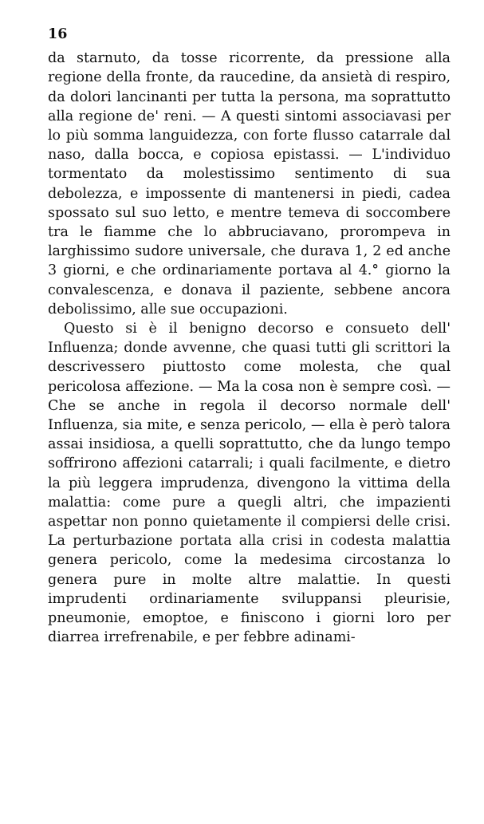16
da starnuto, da tosse ricorrente, da pressione alla regione della fronte, da raucedine, da ansietà di respiro, da dolori lancinanti per tutta la persona, ma soprattutto alla regione de' reni. — A questi sintomi associavasi per lo più somma languidezza, con forte flusso catarrale dal naso, dalla bocca, e copiosa epistassi. — L'individuo tormentato da molestissimo sentimento di sua debolezza, e impossente di mantenersi in piedi, cadea spossato sul suo letto, e mentre temeva di soccombere tra le fiamme che lo abbruciavano, prorompeva in larghissimo sudore universale, che durava 1, 2 ed anche 3 giorni, e che ordinariamente portava al 4.° giorno la convalescenza, e donava il paziente, sebbene ancora debolissimo, alle sue occupazioni.
Questo si è il benigno decorso e consueto dell' Influenza; donde avvenne, che quasi tutti gli scrittori la descrivessero piuttosto come molesta, che qual pericolosa affezione. — Ma la cosa non è sempre così. — Che se anche in regola il decorso normale dell' Influenza, sia mite, e senza pericolo, — ella è però talora assai insidiosa, a quelli soprattutto, che da lungo tempo soffrirono affezioni catarrali; i quali facilmente, e dietro la più leggera imprudenza, divengono la vittima della malattia: come pure a quegli altri, che impazienti aspettar non ponno quietamente il compiersi delle crisi. La perturbazione portata alla crisi in codesta malattia genera pericolo, come la medesima circostanza lo genera pure in molte altre malattie. In questi imprudenti ordinariamente sviluppansi pleurisie, pneumonie, emoptoe, e finiscono i giorni loro per diarrea irrefrenabile, e per febbre adinami-